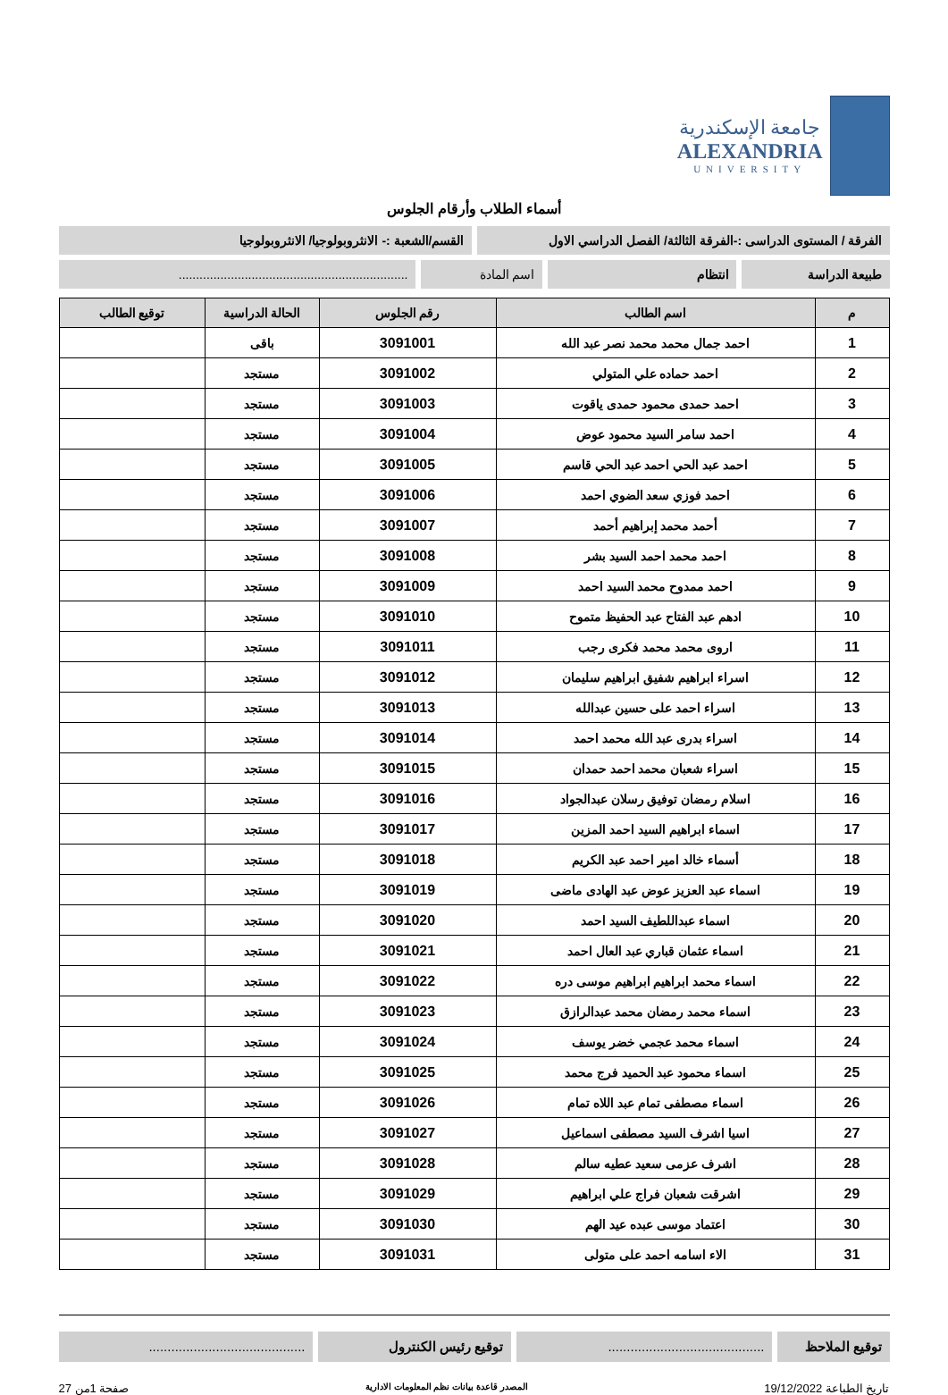جامعة الإسكندرية
ALEXANDRIA
UNIVERSITY
أسماء الطلاب وأرقام الجلوس
الفرقة / المستوى الدراسى :-الفرقة الثالثة/ الفصل الدراسي الاول
القسم/الشعبة :- الانثروبولوجيا/ الانثروبولوجيا
طبيعة الدراسة انتظام اسم المادة ..................................................................
| م | اسم الطالب | رقم الجلوس | الحالة الدراسية | توقيع الطالب |
| --- | --- | --- | --- | --- |
| 1 | احمد جمال محمد محمد نصر عبد الله | 3091001 | باقى | |
| 2 | احمد حماده علي المتولي | 3091002 | مستجد | |
| 3 | احمد حمدى محمود حمدى ياقوت | 3091003 | مستجد | |
| 4 | احمد سامر السيد محمود عوض | 3091004 | مستجد | |
| 5 | احمد عبد الحي احمد عبد الحي قاسم | 3091005 | مستجد | |
| 6 | احمد فوزي سعد الضوي احمد | 3091006 | مستجد | |
| 7 | أحمد محمد إبراهيم أحمد | 3091007 | مستجد | |
| 8 | احمد محمد احمد السيد بشر | 3091008 | مستجد | |
| 9 | احمد ممدوح محمد السيد احمد | 3091009 | مستجد | |
| 10 | ادهم عبد الفتاح عبد الحفيظ متموح | 3091010 | مستجد | |
| 11 | اروى محمد محمد فكرى رجب | 3091011 | مستجد | |
| 12 | اسراء ابراهيم شفيق ابراهيم سليمان | 3091012 | مستجد | |
| 13 | اسراء احمد على حسين عبدالله | 3091013 | مستجد | |
| 14 | اسراء بدرى عبد الله محمد احمد | 3091014 | مستجد | |
| 15 | اسراء شعبان محمد احمد حمدان | 3091015 | مستجد | |
| 16 | اسلام رمضان توفيق رسلان عبدالجواد | 3091016 | مستجد | |
| 17 | اسماء ابراهيم السيد احمد المزين | 3091017 | مستجد | |
| 18 | أسماء خالد امير احمد عبد الكريم | 3091018 | مستجد | |
| 19 | اسماء عبد العزيز عوض عبد الهادى ماضى | 3091019 | مستجد | |
| 20 | اسماء عبداللطيف السيد احمد | 3091020 | مستجد | |
| 21 | اسماء عثمان قباري عبد العال احمد | 3091021 | مستجد | |
| 22 | اسماء محمد ابراهيم ابراهيم موسى دره | 3091022 | مستجد | |
| 23 | اسماء محمد رمضان محمد عبدالرازق | 3091023 | مستجد | |
| 24 | اسماء محمد عجمي خضر يوسف | 3091024 | مستجد | |
| 25 | اسماء محمود عبد الحميد فرج محمد | 3091025 | مستجد | |
| 26 | اسماء مصطفى تمام عبد اللاه تمام | 3091026 | مستجد | |
| 27 | اسيا اشرف السيد مصطفى اسماعيل | 3091027 | مستجد | |
| 28 | اشرف عزمى سعيد عطيه سالم | 3091028 | مستجد | |
| 29 | اشرقت شعبان فراج علي ابراهيم | 3091029 | مستجد | |
| 30 | اعتماد موسى عبده عيد الهم | 3091030 | مستجد | |
| 31 | الاء اسامه احمد على متولى | 3091031 | مستجد | |
توقيع الملاحظ
..........................................
توقيع رئيس الكنترول ..........................................
تاريخ الطباعة 19/12/2022 المصدر قاعدة بيانات نظم المعلومات الادارية صفحة 1من 27